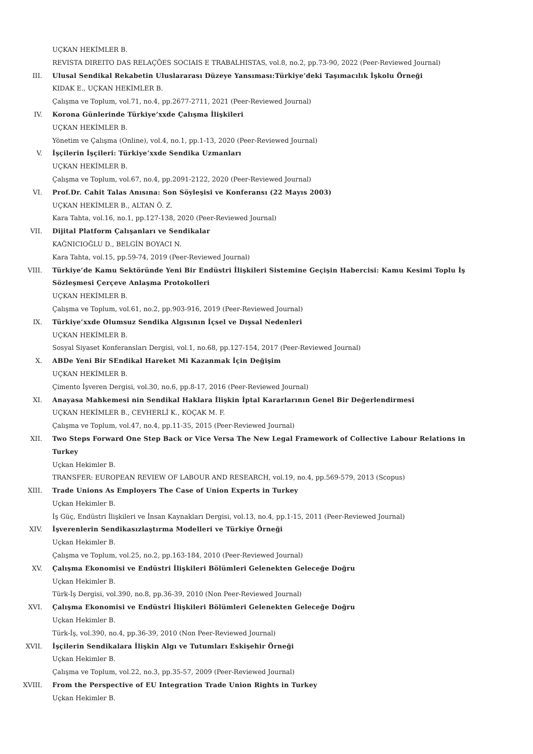UÇKAN HEKİMLER B.
REVISTA DIREITO DAS RELAÇÕES SOCIAIS E TRABALHISTAS, vol.8, no.2, pp.73-90, 2022 (Peer-Reviewed Journal)
III. Ulusal Sendikal Rekabetin Uluslararası Düzeye Yansıması:Türkiye’deki Taşımacılık İşkolu Örneği
KIDAK E., UÇKAN HEKİMLER B.
Çalışma ve Toplum, vol.71, no.4, pp.2677-2711, 2021 (Peer-Reviewed Journal)
IV. Korona Günlerinde Türkiye’xxde Çalışma İlişkileri
UÇKAN HEKİMLER B.
Yönetim ve Çalışma (Online), vol.4, no.1, pp.1-13, 2020 (Peer-Reviewed Journal)
V. İşçilerin İşçileri: Türkiye’xxde Sendika Uzmanları
UÇKAN HEKİMLER B.
Çalışma ve Toplum, vol.67, no.4, pp.2091-2122, 2020 (Peer-Reviewed Journal)
VI. Prof.Dr. Cahit Talas Anısına: Son Söyleşisi ve Konferansı (22 Mayıs 2003)
UÇKAN HEKİMLER B., ALTAN Ö. Z.
Kara Tahta, vol.16, no.1, pp.127-138, 2020 (Peer-Reviewed Journal)
VII. Dijital Platform Çalışanları ve Sendikalar
KAĞNICIOĞLU D., BELGİN BOYACI N.
Kara Tahta, vol.15, pp.59-74, 2019 (Peer-Reviewed Journal)
VIII. Türkiye’de Kamu Sektöründe Yeni Bir Endüstri İlişkileri Sistemine Geçişin Habercisi: Kamu Kesimi Toplu İş Sözleşmesi Çerçeve Anlaşma Protokolleri
UÇKAN HEKİMLER B.
Çalışma ve Toplum, vol.61, no.2, pp.903-916, 2019 (Peer-Reviewed Journal)
IX. Türkiye’xxde Olumsuz Sendika Algısının İçsel ve Dışsal Nedenleri
UÇKAN HEKİMLER B.
Sosyal Siyaset Konferansları Dergisi, vol.1, no.68, pp.127-154, 2017 (Peer-Reviewed Journal)
X. ABDe Yeni Bir SEndikal Hareket Mi Kazanmak İçin Değişim
UÇKAN HEKİMLER B.
Çimento İşveren Dergisi, vol.30, no.6, pp.8-17, 2016 (Peer-Reviewed Journal)
XI. Anayasa Mahkemesi nin Sendikal Haklara İlişkin İptal Kararlarının Genel Bir Değerlendirmesi
UÇKAN HEKİMLER B., CEVHERLİ K., KOÇAK M. F.
Çalışma ve Toplum, vol.47, no.4, pp.11-35, 2015 (Peer-Reviewed Journal)
XII. Two Steps Forward One Step Back or Vice Versa The New Legal Framework of Collective Labour Relations in Turkey
Uçkan Hekimler B.
TRANSFER: EUROPEAN REVIEW OF LABOUR AND RESEARCH, vol.19, no.4, pp.569-579, 2013 (Scopus)
XIII. Trade Unions As Employers The Case of Union Experts in Turkey
Uçkan Hekimler B.
İş Güç, Endüstri İlişkileri ve İnsan Kaynakları Dergisi, vol.13, no.4, pp.1-15, 2011 (Peer-Reviewed Journal)
XIV. İşverenlerin Sendikasızlaştırma Modelleri ve Türkiye Örneği
Uçkan Hekimler B.
Çalışma ve Toplum, vol.25, no.2, pp.163-184, 2010 (Peer-Reviewed Journal)
XV. Çalışma Ekonomisi ve Endüstri İlişkileri Bölümleri Gelenekten Geleceğe Doğru
Uçkan Hekimler B.
Türk-İş Dergisi, vol.390, no.8, pp.36-39, 2010 (Non Peer-Reviewed Journal)
XVI. Çalışma Ekonomisi ve Endüstri İlişkileri Bölümleri Gelenekten Geleceğe Doğru
Uçkan Hekimler B.
Türk-İş, vol.390, no.4, pp.36-39, 2010 (Non Peer-Reviewed Journal)
XVII. İşçilerin Sendikalara İlişkin Algı ve Tutumları Eskişehir Örneği
Uçkan Hekimler B.
Çalışma ve Toplum, vol.22, no.3, pp.35-57, 2009 (Peer-Reviewed Journal)
XVIII. From the Perspective of EU Integration Trade Union Rights in Turkey
Uçkan Hekimler B.